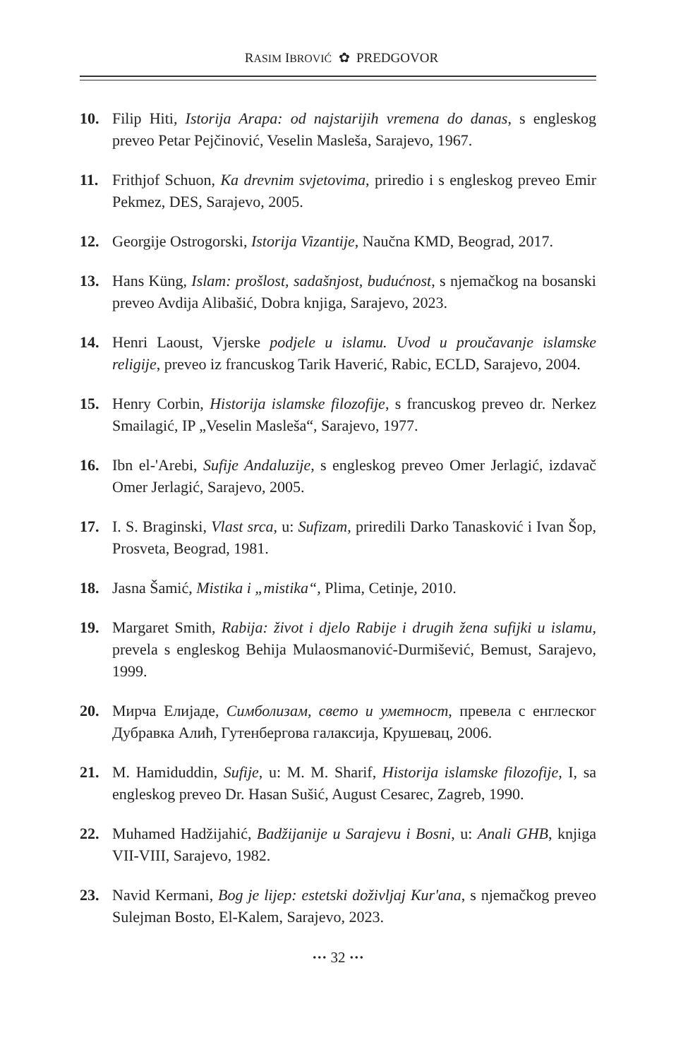RASIM IBROVIĆ ✿ PREDGOVOR
10. Filip Hiti, Istorija Arapa: od najstarijih vremena do danas, s engleskog preveo Petar Pejčinović, Veselin Masleša, Sarajevo, 1967.
11. Frithjof Schuon, Ka drevnim svjetovima, priredio i s engleskog preveo Emir Pekmez, DES, Sarajevo, 2005.
12. Georgije Ostrogorski, Istorija Vizantije, Naučna KMD, Beograd, 2017.
13. Hans Küng, Islam: prošlost, sadašnjost, budućnost, s njemačkog na bosanski preveo Avdija Alibašić, Dobra knjiga, Sarajevo, 2023.
14. Henri Laoust, Vjerske podjele u islamu. Uvod u proučavanje islamske religije, preveo iz francuskog Tarik Haverić, Rabic, ECLD, Sarajevo, 2004.
15. Henry Corbin, Historija islamske filozofije, s francuskog preveo dr. Nerkez Smailagić, IP „Veselin Masleša“, Sarajevo, 1977.
16. Ibn el-'Arebi, Sufije Andaluzije, s engleskog preveo Omer Jerlagić, izdavač Omer Jerlagić, Sarajevo, 2005.
17. I. S. Braginski, Vlast srca, u: Sufizam, priredili Darko Tanasković i Ivan Šop, Prosveta, Beograd, 1981.
18. Jasna Šamić, Mistika i „mistika“, Plima, Cetinje, 2010.
19. Margaret Smith, Rabija: život i djelo Rabije i drugih žena sufijki u islamu, prevela s engleskog Behija Mulaosmanović-Durmišević, Bemust, Sarajevo, 1999.
20. Мирча Елијаде, Симболизам, свето и уметност, превела с енглеског Дубравка Алић, Гутенбергова галаксија, Крушевац, 2006.
21. M. Hamiduddin, Sufije, u: M. M. Sharif, Historija islamske filozofije, I, sa engleskog preveo Dr. Hasan Sušić, August Cesarec, Zagreb, 1990.
22. Muhamed Hadžijahić, Badžijanije u Sarajevu i Bosni, u: Anali GHB, knjiga VII-VIII, Sarajevo, 1982.
23. Navid Kermani, Bog je lijep: estetski doživljaj Kur'ana, s njemačkog preveo Sulejman Bosto, El-Kalem, Sarajevo, 2023.
··· 32 ···